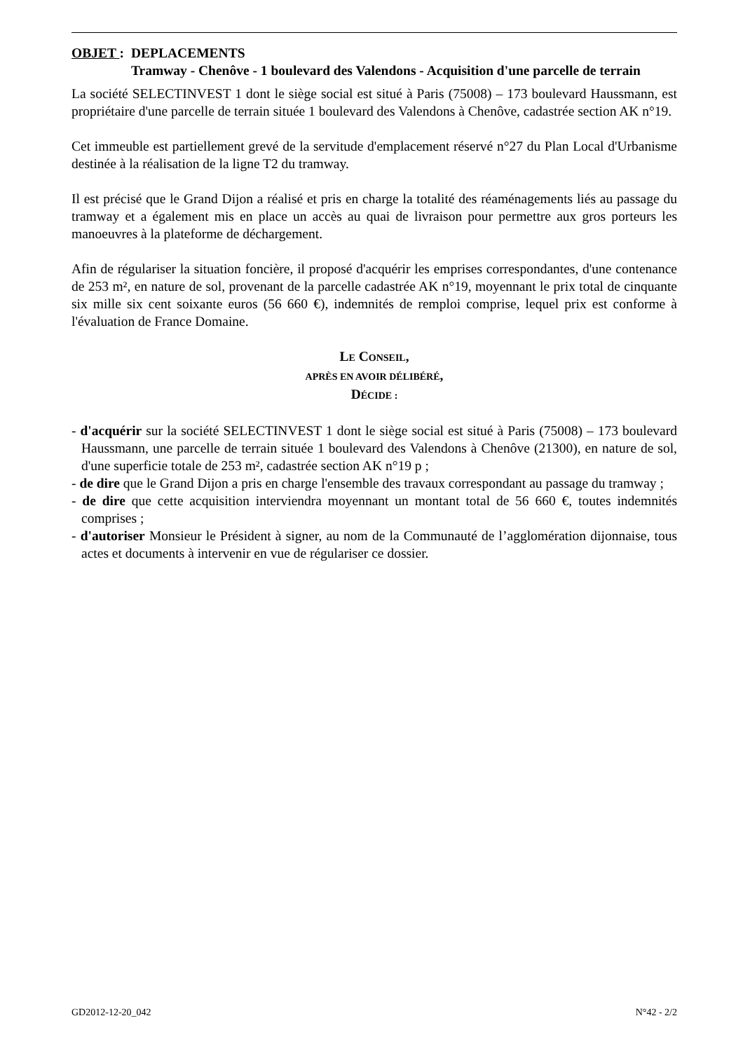OBJET : DEPLACEMENTS
Tramway - Chenôve - 1 boulevard des Valendons - Acquisition d'une parcelle de terrain
La société SELECTINVEST 1 dont le siège social est situé à Paris (75008) – 173 boulevard Haussmann, est propriétaire d'une parcelle de terrain située 1 boulevard des Valendons à Chenôve, cadastrée section AK n°19.
Cet immeuble est partiellement grevé de la servitude d'emplacement réservé n°27 du Plan Local d'Urbanisme destinée à la réalisation de la ligne T2 du tramway.
Il est précisé que le Grand Dijon a réalisé et pris en charge la totalité des réaménagements liés au passage du tramway et a également mis en place un accès au quai de livraison pour permettre aux gros porteurs les manoeuvres à la plateforme de déchargement.
Afin de régulariser la situation foncière, il proposé d'acquérir les emprises correspondantes, d'une contenance de 253 m², en nature de sol, provenant de la parcelle cadastrée AK n°19, moyennant le prix total de cinquante six mille six cent soixante euros (56 660 €), indemnités de remploi comprise, lequel prix est conforme à l'évaluation de France Domaine.
LE CONSEIL,
APRÈS EN AVOIR DÉLIBÉRÉ,
DÉCIDE :
- d'acquérir sur la société SELECTINVEST 1 dont le siège social est situé à Paris (75008) – 173 boulevard Haussmann, une parcelle de terrain située 1 boulevard des Valendons à Chenôve (21300), en nature de sol, d'une superficie totale de 253 m², cadastrée section AK n°19 p ;
- de dire que le Grand Dijon a pris en charge l'ensemble des travaux correspondant au passage du tramway ;
- de dire que cette acquisition interviendra moyennant un montant total de 56 660 €, toutes indemnités comprises ;
- d'autoriser Monsieur le Président à signer, au nom de la Communauté de l’agglomération dijonnaise, tous actes et documents à intervenir en vue de régulariser ce dossier.
GD2012-12-20_042 N°42 - 2/2